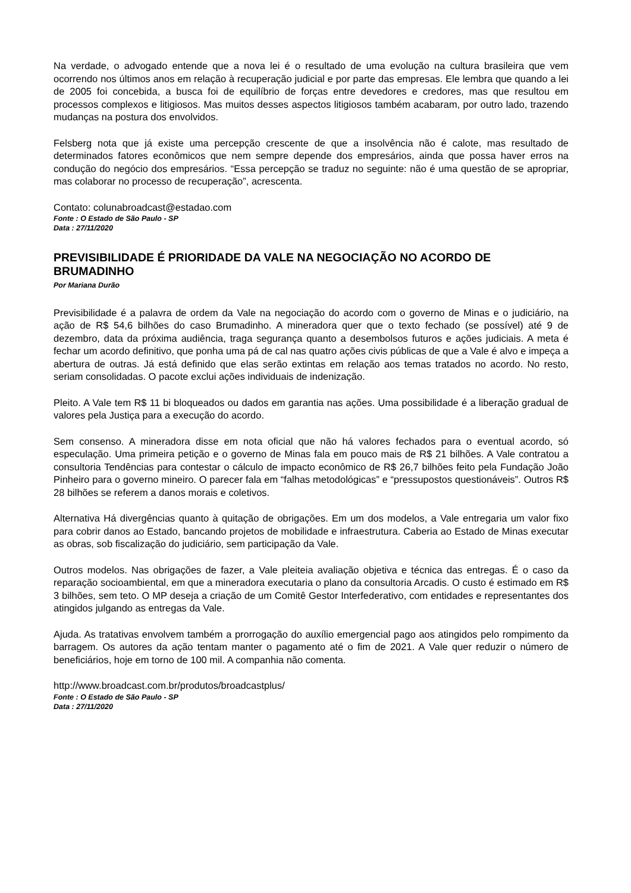Na verdade, o advogado entende que a nova lei é o resultado de uma evolução na cultura brasileira que vem ocorrendo nos últimos anos em relação à recuperação judicial e por parte das empresas. Ele lembra que quando a lei de 2005 foi concebida, a busca foi de equilíbrio de forças entre devedores e credores, mas que resultou em processos complexos e litigiosos. Mas muitos desses aspectos litigiosos também acabaram, por outro lado, trazendo mudanças na postura dos envolvidos.
Felsberg nota que já existe uma percepção crescente de que a insolvência não é calote, mas resultado de determinados fatores econômicos que nem sempre depende dos empresários, ainda que possa haver erros na condução do negócio dos empresários. “Essa percepção se traduz no seguinte: não é uma questão de se apropriar, mas colaborar no processo de recuperação”, acrescenta.
Contato: colunabroadcast@estadao.com
Fonte : O Estado de São Paulo - SP
Data : 27/11/2020
PREVISIBILIDADE É PRIORIDADE DA VALE NA NEGOCIAÇÃO NO ACORDO DE BRUMADINHO
Por Mariana Durão
Previsibilidade é a palavra de ordem da Vale na negociação do acordo com o governo de Minas e o judiciário, na ação de R$ 54,6 bilhões do caso Brumadinho. A mineradora quer que o texto fechado (se possível) até 9 de dezembro, data da próxima audiência, traga segurança quanto a desembolsos futuros e ações judiciais. A meta é fechar um acordo definitivo, que ponha uma pá de cal nas quatro ações civis públicas de que a Vale é alvo e impeça a abertura de outras. Já está definido que elas serão extintas em relação aos temas tratados no acordo. No resto, seriam consolidadas. O pacote exclui ações individuais de indenização.
Pleito. A Vale tem R$ 11 bi bloqueados ou dados em garantia nas ações. Uma possibilidade é a liberação gradual de valores pela Justiça para a execução do acordo.
Sem consenso. A mineradora disse em nota oficial que não há valores fechados para o eventual acordo, só especulação. Uma primeira petição e o governo de Minas fala em pouco mais de R$ 21 bilhões. A Vale contratou a consultoria Tendências para contestar o cálculo de impacto econômico de R$ 26,7 bilhões feito pela Fundação João Pinheiro para o governo mineiro. O parecer fala em “falhas metodológicas” e “pressupostos questionáveis”. Outros R$ 28 bilhões se referem a danos morais e coletivos.
Alternativa Há divergências quanto à quitação de obrigações. Em um dos modelos, a Vale entregaria um valor fixo para cobrir danos ao Estado, bancando projetos de mobilidade e infraestrutura. Caberia ao Estado de Minas executar as obras, sob fiscalização do judiciário, sem participação da Vale.
Outros modelos. Nas obrigações de fazer, a Vale pleiteia avaliação objetiva e técnica das entregas. É o caso da reparação socioambiental, em que a mineradora executaria o plano da consultoria Arcadis. O custo é estimado em R$ 3 bilhões, sem teto. O MP deseja a criação de um Comitê Gestor Interfederativo, com entidades e representantes dos atingidos julgando as entregas da Vale.
Ajuda. As tratativas envolvem também a prorrogação do auxílio emergencial pago aos atingidos pelo rompimento da barragem. Os autores da ação tentam manter o pagamento até o fim de 2021. A Vale quer reduzir o número de beneficiários, hoje em torno de 100 mil. A companhia não comenta.
http://www.broadcast.com.br/produtos/broadcastplus/
Fonte : O Estado de São Paulo - SP
Data : 27/11/2020